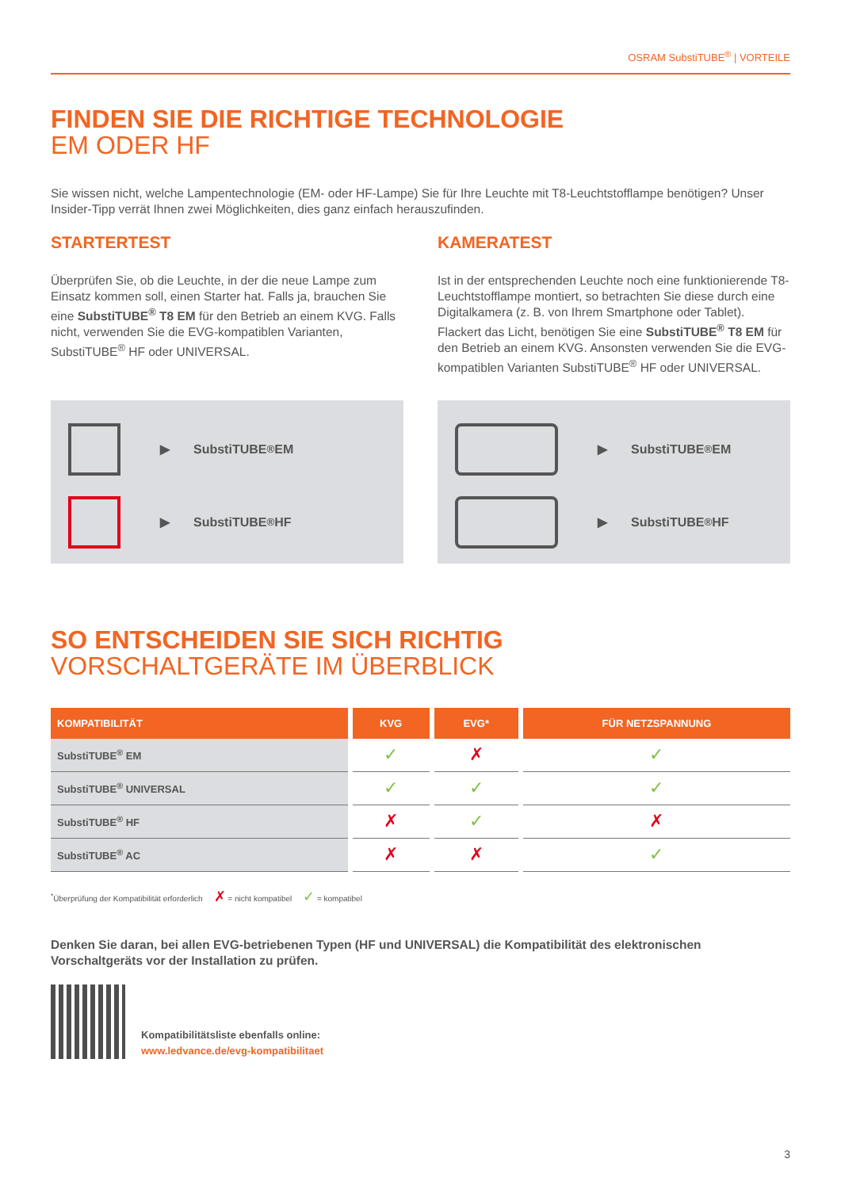OSRAM SubstiTUBE<sup>®</sup> | VORTEILE
FINDEN SIE DIE RICHTIGE TECHNOLOGIE
EM ODER HF
Sie wissen nicht, welche Lampentechnologie (EM- oder HF-Lampe) Sie für Ihre Leuchte mit T8-Leuchtstofflampe benötigen? Unser Insider-Tipp verrät Ihnen zwei Möglichkeiten, dies ganz einfach herauszufinden.
STARTERTEST
Überprüfen Sie, ob die Leuchte, in der die neue Lampe zum Einsatz kommen soll, einen Starter hat. Falls ja, brauchen Sie eine SubstiTUBE<sup>®</sup> T8 EM für den Betrieb an einem KVG. Falls nicht, verwenden Sie die EVG-kompatiblen Varianten, SubstiTUBE<sup>®</sup> HF oder UNIVERSAL.
KAMERATEST
Ist in der entsprechenden Leuchte noch eine funktionierende T8-Leuchtstofflampe montiert, so betrachten Sie diese durch eine Digitalkamera (z. B. von Ihrem Smartphone oder Tablet). Flackert das Licht, benötigen Sie eine SubstiTUBE<sup>®</sup> T8 EM für den Betrieb an einem KVG. Ansonsten verwenden Sie die EVG-kompatiblen Varianten SubstiTUBE<sup>®</sup> HF oder UNIVERSAL.
▶ SubstiTUBE<sup>®</sup> EM
▶ SubstiTUBE<sup>®</sup> HF
▶ SubstiTUBE<sup>®</sup> EM
▶ SubstiTUBE<sup>®</sup> HF
SO ENTSCHEIDEN SIE SICH RICHTIG
VORSCHALTGERÄTE IM ÜBERBLICK
| KOMPATIBILITÄT | KVG | EVG* | FÜR NETZSPANNUNG |
| --- | --- | --- | --- |
| SubstiTUBE<sup>®</sup> EM | ✓ | ✗ | ✓ |
| SubstiTUBE<sup>®</sup> UNIVERSAL | ✓ | ✓ | ✓ |
| SubstiTUBE<sup>®</sup> HF | ✗ | ✓ | ✗ |
| SubstiTUBE<sup>®</sup> AC | ✗ | ✗ | ✓ |
<sup>*</sup> Überprüfung der Kompatibilität erforderlich ✗ = nicht kompatibel ✓ = kompatibel
Denken Sie daran, bei allen EVG-betriebenen Typen (HF und UNIVERSAL) die Kompatibilität des elektronischen Vorschaltgeräts vor der Installation zu prüfen.
Kompatibilitätsliste ebenfalls online:
www.ledvance.de/evg-kompatibilitaet
3